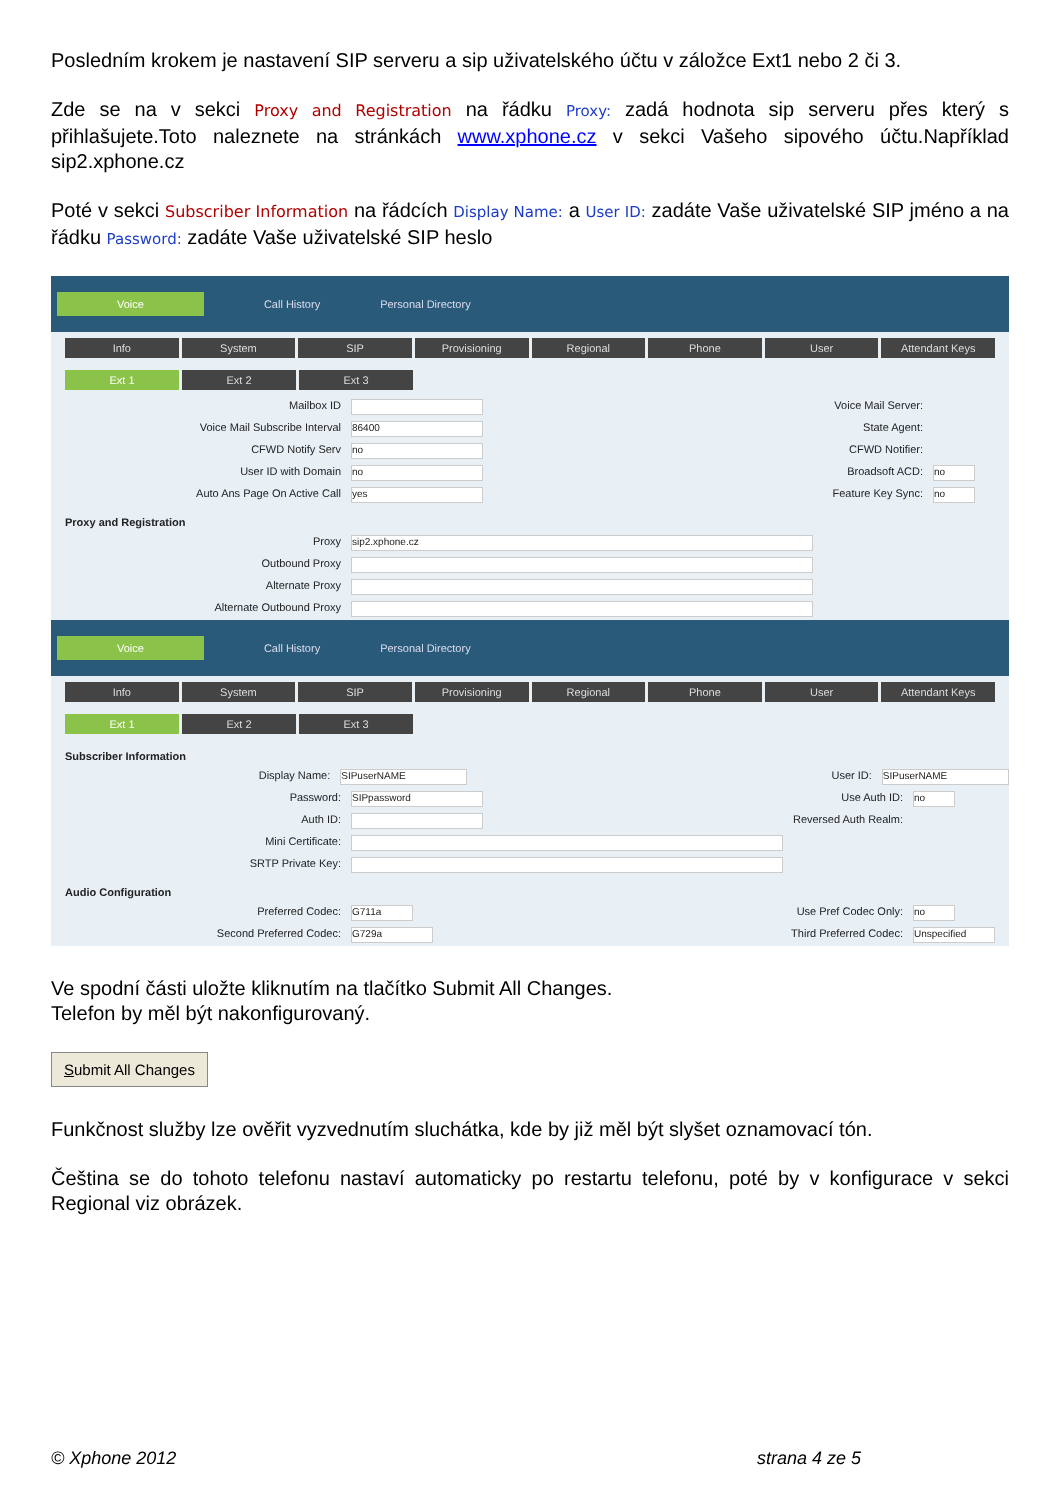Posledním krokem je nastavení SIP serveru a sip uživatelského účtu v záložce Ext1 nebo 2 či 3.
Zde se na v sekci Proxy and Registration na řádku Proxy: zadá hodnota sip serveru přes který s přihlašujete.Toto naleznete na stránkách www.xphone.cz v sekci Vašeho sipového účtu.Například sip2.xphone.cz
Poté v sekci Subscriber Information na řádcích Display Name: a User ID: zadáte Vaše uživatelské SIP jméno a na řádku Password: zadáte Vaše uživatelské SIP heslo
Voice Call History Personal Directory
Info System SIP Provisioning Regional Phone User Attendant Keys
Ext 1 Ext 2 Ext 3
Mailbox ID Voice Mail Server:
Voice Mail Subscribe Interval 86400 State Agent:
CFWD Notify Serv no CFWD Notifier:
User ID with Domain no Broadsoft ACD: no
Auto Ans Page On Active Call yes Feature Key Sync: no
Proxy and Registration
Proxy sip2.xphone.cz
Outbound Proxy
Alternate Proxy
Alternate Outbound Proxy
Voice Call History Personal Directory
Info System SIP Provisioning Regional Phone User Attendant Keys
Ext 1 Ext 2 Ext 3
Subscriber Information
Display Name: SIPuserNAME User ID: SIPuserNAME
Password: SIPpassword Use Auth ID: no
Auth ID: Reversed Auth Realm:
Mini Certificate:
SRTP Private Key:
Audio Configuration
Preferred Codec: G711a Use Pref Codec Only: no
Second Preferred Codec: G729a Third Preferred Codec: Unspecified
Ve spodní části uložte kliknutím na tlačítko Submit All Changes.
Telefon by měl být nakonfigurovaný.
Submit All Changes
Funkčnost služby lze ověřit vyzvednutím sluchátka, kde by již měl být slyšet oznamovací tón.
Čeština se do tohoto telefonu nastaví automaticky po restartu telefonu, poté by v konfigurace v sekci Regional viz obrázek.
© Xphone 2012 strana 4 ze 5